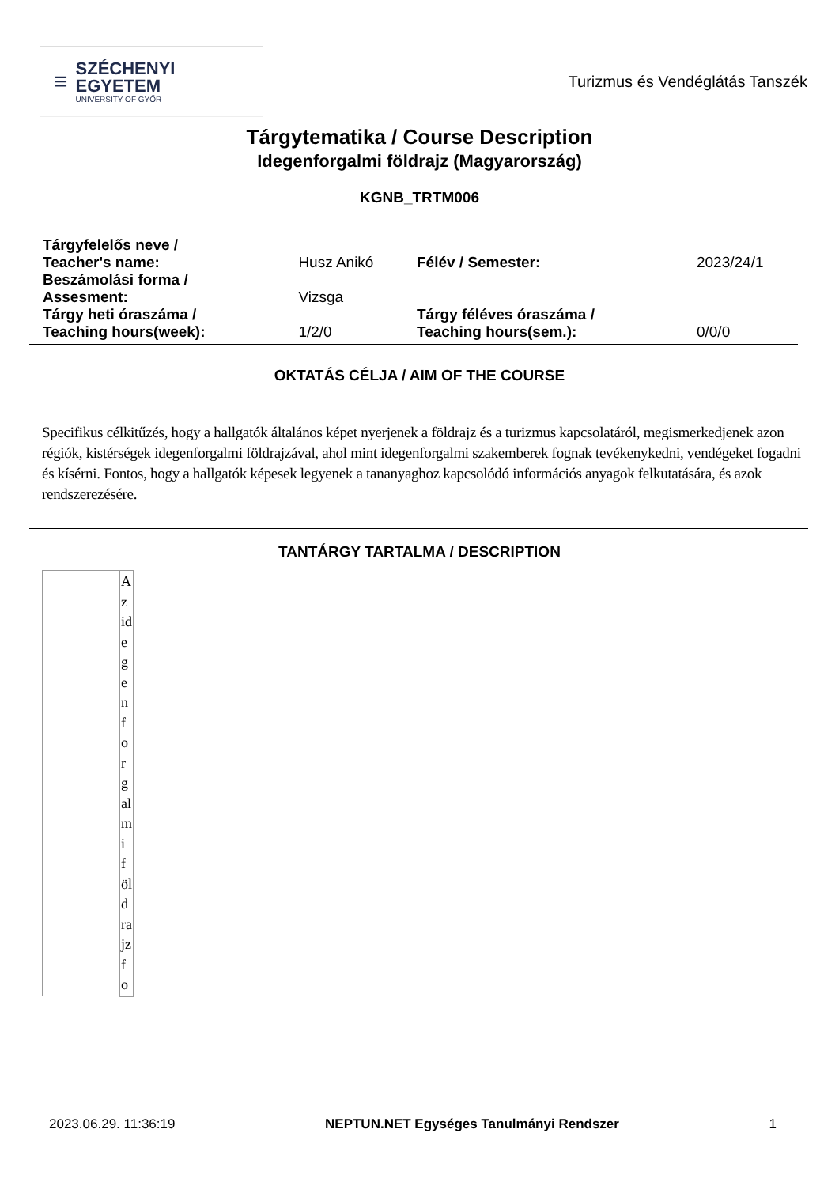≡
SZÉCHENYI
EGYETEM
UNIVERSITY OF GYŐR
Turizmus és Vendéglátás Tanszék
Tárgytematika / Course Description
Idegenforgalmi földrajz (Magyarország)
KGNB_TRTM006
| Tárgyfelelős neve / Teacher's name: | Husz Anikó | Félév / Semester: | 2023/24/1 |
| Beszámolási forma / Assesment: | Vizsga | | |
| Tárgy heti óraszáma / Teaching hours(week): | 1/2/0 | Tárgy féléves óraszáma / Teaching hours(sem.): | 0/0/0 |
OKTATÁS CÉLJA / AIM OF THE COURSE
Specifikus célkitűzés, hogy a hallgatók általános képet nyerjenek a földrajz és a turizmus kapcsolatáról, megismerkedjenek azon régiók, kistérségek idegenforgalmi földrajzával, ahol mint idegenforgalmi szakemberek fognak tevékenykedni, vendégeket fogadni és kísérni. Fontos, hogy a hallgatók képesek legyenek a tananyaghoz kapcsolódó információs anyagok felkutatására, és azok rendszerezésére.
TANTÁRGY TARTALMA / DESCRIPTION
| | Az idegenforgalmi földrajz fo |
2023.06.29. 11:36:19 NEPTUN.NET Egységes Tanulmányi Rendszer 1